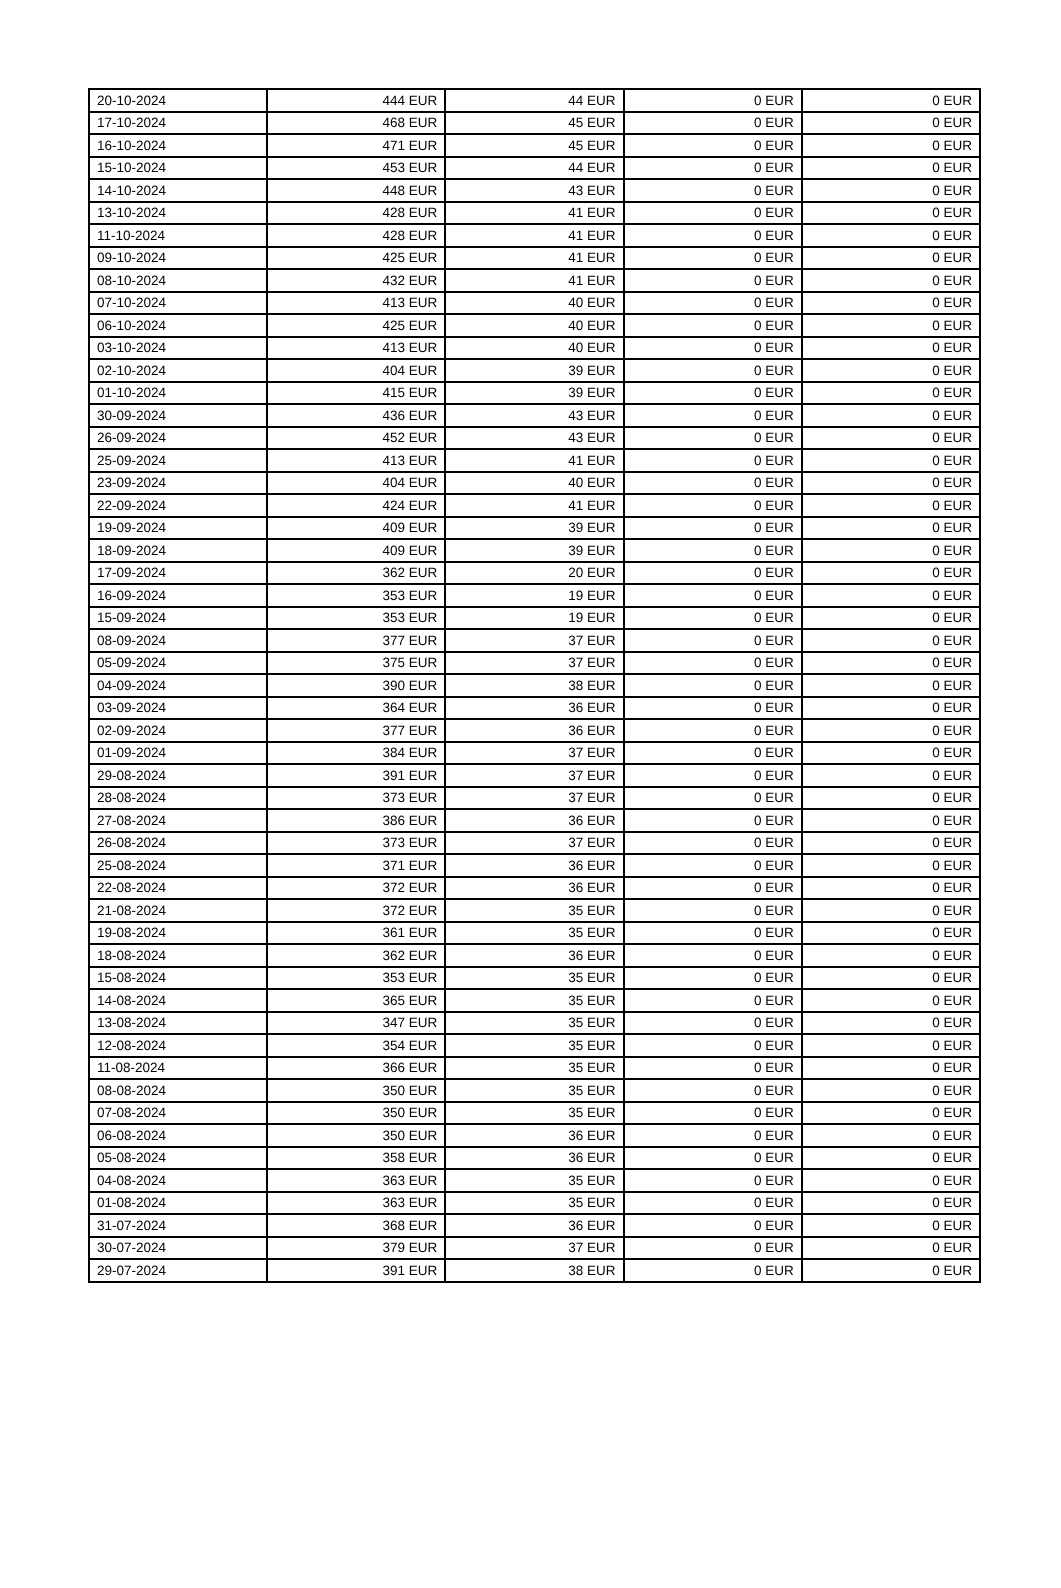| 20-10-2024 | 444 EUR | 44 EUR | 0 EUR | 0 EUR |
| 17-10-2024 | 468 EUR | 45 EUR | 0 EUR | 0 EUR |
| 16-10-2024 | 471 EUR | 45 EUR | 0 EUR | 0 EUR |
| 15-10-2024 | 453 EUR | 44 EUR | 0 EUR | 0 EUR |
| 14-10-2024 | 448 EUR | 43 EUR | 0 EUR | 0 EUR |
| 13-10-2024 | 428 EUR | 41 EUR | 0 EUR | 0 EUR |
| 11-10-2024 | 428 EUR | 41 EUR | 0 EUR | 0 EUR |
| 09-10-2024 | 425 EUR | 41 EUR | 0 EUR | 0 EUR |
| 08-10-2024 | 432 EUR | 41 EUR | 0 EUR | 0 EUR |
| 07-10-2024 | 413 EUR | 40 EUR | 0 EUR | 0 EUR |
| 06-10-2024 | 425 EUR | 40 EUR | 0 EUR | 0 EUR |
| 03-10-2024 | 413 EUR | 40 EUR | 0 EUR | 0 EUR |
| 02-10-2024 | 404 EUR | 39 EUR | 0 EUR | 0 EUR |
| 01-10-2024 | 415 EUR | 39 EUR | 0 EUR | 0 EUR |
| 30-09-2024 | 436 EUR | 43 EUR | 0 EUR | 0 EUR |
| 26-09-2024 | 452 EUR | 43 EUR | 0 EUR | 0 EUR |
| 25-09-2024 | 413 EUR | 41 EUR | 0 EUR | 0 EUR |
| 23-09-2024 | 404 EUR | 40 EUR | 0 EUR | 0 EUR |
| 22-09-2024 | 424 EUR | 41 EUR | 0 EUR | 0 EUR |
| 19-09-2024 | 409 EUR | 39 EUR | 0 EUR | 0 EUR |
| 18-09-2024 | 409 EUR | 39 EUR | 0 EUR | 0 EUR |
| 17-09-2024 | 362 EUR | 20 EUR | 0 EUR | 0 EUR |
| 16-09-2024 | 353 EUR | 19 EUR | 0 EUR | 0 EUR |
| 15-09-2024 | 353 EUR | 19 EUR | 0 EUR | 0 EUR |
| 08-09-2024 | 377 EUR | 37 EUR | 0 EUR | 0 EUR |
| 05-09-2024 | 375 EUR | 37 EUR | 0 EUR | 0 EUR |
| 04-09-2024 | 390 EUR | 38 EUR | 0 EUR | 0 EUR |
| 03-09-2024 | 364 EUR | 36 EUR | 0 EUR | 0 EUR |
| 02-09-2024 | 377 EUR | 36 EUR | 0 EUR | 0 EUR |
| 01-09-2024 | 384 EUR | 37 EUR | 0 EUR | 0 EUR |
| 29-08-2024 | 391 EUR | 37 EUR | 0 EUR | 0 EUR |
| 28-08-2024 | 373 EUR | 37 EUR | 0 EUR | 0 EUR |
| 27-08-2024 | 386 EUR | 36 EUR | 0 EUR | 0 EUR |
| 26-08-2024 | 373 EUR | 37 EUR | 0 EUR | 0 EUR |
| 25-08-2024 | 371 EUR | 36 EUR | 0 EUR | 0 EUR |
| 22-08-2024 | 372 EUR | 36 EUR | 0 EUR | 0 EUR |
| 21-08-2024 | 372 EUR | 35 EUR | 0 EUR | 0 EUR |
| 19-08-2024 | 361 EUR | 35 EUR | 0 EUR | 0 EUR |
| 18-08-2024 | 362 EUR | 36 EUR | 0 EUR | 0 EUR |
| 15-08-2024 | 353 EUR | 35 EUR | 0 EUR | 0 EUR |
| 14-08-2024 | 365 EUR | 35 EUR | 0 EUR | 0 EUR |
| 13-08-2024 | 347 EUR | 35 EUR | 0 EUR | 0 EUR |
| 12-08-2024 | 354 EUR | 35 EUR | 0 EUR | 0 EUR |
| 11-08-2024 | 366 EUR | 35 EUR | 0 EUR | 0 EUR |
| 08-08-2024 | 350 EUR | 35 EUR | 0 EUR | 0 EUR |
| 07-08-2024 | 350 EUR | 35 EUR | 0 EUR | 0 EUR |
| 06-08-2024 | 350 EUR | 36 EUR | 0 EUR | 0 EUR |
| 05-08-2024 | 358 EUR | 36 EUR | 0 EUR | 0 EUR |
| 04-08-2024 | 363 EUR | 35 EUR | 0 EUR | 0 EUR |
| 01-08-2024 | 363 EUR | 35 EUR | 0 EUR | 0 EUR |
| 31-07-2024 | 368 EUR | 36 EUR | 0 EUR | 0 EUR |
| 30-07-2024 | 379 EUR | 37 EUR | 0 EUR | 0 EUR |
| 29-07-2024 | 391 EUR | 38 EUR | 0 EUR | 0 EUR |